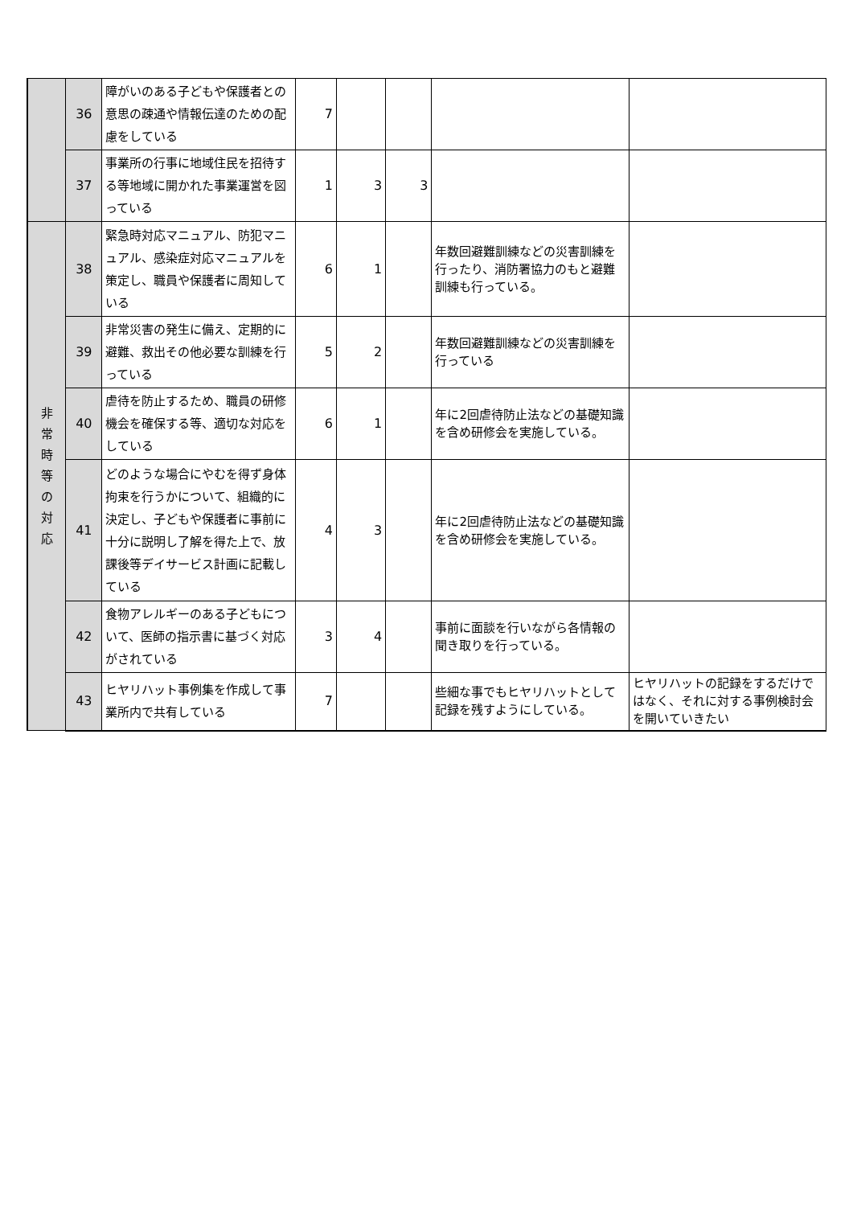| | 36 | 障がいのある子どもや保護者との意思の疎通や情報伝達のための配慮をしている | 7 | | | | |
| | 37 | 事業所の行事に地域住民を招待する等地域に開かれた事業運営を図っている | 1 | 3 | 3 | | |
| 非 常 時 等 の 対 応 | 38 | 緊急時対応マニュアル、防犯マニュアル、感染症対応マニュアルを策定し、職員や保護者に周知している | 6 | 1 | | 年数回避難訓練などの災害訓練を行ったり、消防署協力のもと避難訓練も行っている。 | |
| | 39 | 非常災害の発生に備え、定期的に避難、救出その他必要な訓練を行っている | 5 | 2 | | 年数回避難訓練などの災害訓練を行っている | |
| | 40 | 虐待を防止するため、職員の研修機会を確保する等、適切な対応をしている | 6 | 1 | | 年に2回虐待防止法などの基礎知識を含め研修会を実施している。 | |
| | 41 | どのような場合にやむを得ず身体拘束を行うかについて、組織的に決定し、子どもや保護者に事前に十分に説明し了解を得た上で、放課後等デイサービス計画に記載している | 4 | 3 | | 年に2回虐待防止法などの基礎知識を含め研修会を実施している。 | |
| | 42 | 食物アレルギーのある子どもについて、医師の指示書に基づく対応がされている | 3 | 4 | | 事前に面談を行いながら各情報の聞き取りを行っている。 | |
| | 43 | ヒヤリハット事例集を作成して事業所内で共有している | 7 | | | 些細な事でもヒヤリハットとして記録を残すようにしている。 | ヒヤリハットの記録をするだけではなく、それに対する事例検討会を開いていきたい |